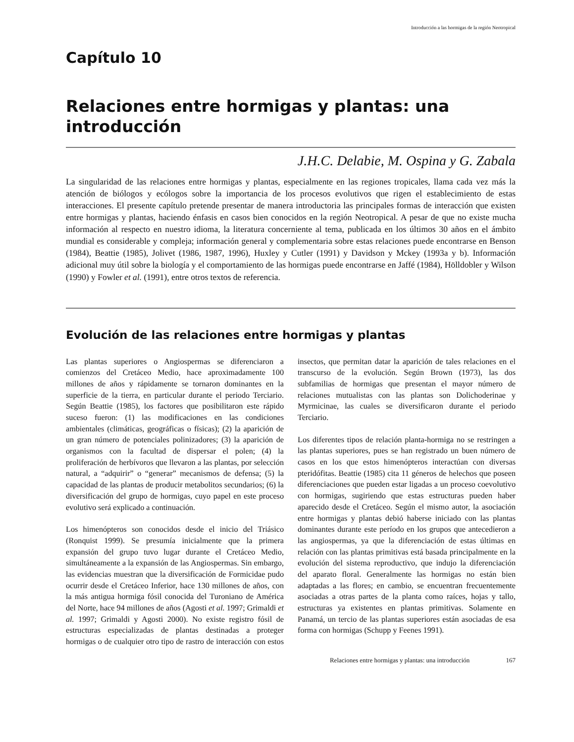Introducción a las hormigas de la región Neotropical
Capítulo 10
Relaciones entre hormigas y plantas: una introducción
J.H.C. Delabie, M. Ospina y G. Zabala
La singularidad de las relaciones entre hormigas y plantas, especialmente en las regiones tropicales, llama cada vez más la atención de biólogos y ecólogos sobre la importancia de los procesos evolutivos que rigen el establecimiento de estas interacciones. El presente capítulo pretende presentar de manera introductoria las principales formas de interacción que existen entre hormigas y plantas, haciendo énfasis en casos bien conocidos en la región Neotropical. A pesar de que no existe mucha información al respecto en nuestro idioma, la literatura concerniente al tema, publicada en los últimos 30 años en el ámbito mundial es considerable y compleja; información general y complementaria sobre estas relaciones puede encontrarse en Benson (1984), Beattie (1985), Jolivet (1986, 1987, 1996), Huxley y Cutler (1991) y Davidson y Mckey (1993a y b). Información adicional muy útil sobre la biología y el comportamiento de las hormigas puede encontrarse en Jaffé (1984), Hölldobler y Wilson (1990) y Fowler et al. (1991), entre otros textos de referencia.
Evolución de las relaciones entre hormigas y plantas
Las plantas superiores o Angiospermas se diferenciaron a comienzos del Cretáceo Medio, hace aproximadamente 100 millones de años y rápidamente se tornaron dominantes en la superficie de la tierra, en particular durante el periodo Terciario. Según Beattie (1985), los factores que posibilitaron este rápido suceso fueron: (1) las modificaciones en las condiciones ambientales (climáticas, geográficas o físicas); (2) la aparición de un gran número de potenciales polinizadores; (3) la aparición de organismos con la facultad de dispersar el polen; (4) la proliferación de herbívoros que llevaron a las plantas, por selección natural, a “adquirir” o “generar” mecanismos de defensa; (5) la capacidad de las plantas de producir metabolitos secundarios; (6) la diversificación del grupo de hormigas, cuyo papel en este proceso evolutivo será explicado a continuación.
Los himenópteros son conocidos desde el inicio del Triásico (Ronquist 1999). Se presumía inicialmente que la primera expansión del grupo tuvo lugar durante el Cretáceo Medio, simultáneamente a la expansión de las Angiospermas. Sin embargo, las evidencias muestran que la diversificación de Formicidae pudo ocurrir desde el Cretáceo Inferior, hace 130 millones de años, con la más antigua hormiga fósil conocida del Turoniano de América del Norte, hace 94 millones de años (Agosti et al. 1997; Grimaldi et al. 1997; Grimaldi y Agosti 2000). No existe registro fósil de estructuras especializadas de plantas destinadas a proteger hormigas o de cualquier otro tipo de rastro de interacción con estos insectos, que permitan datar la aparición de tales relaciones en el transcurso de la evolución. Según Brown (1973), las dos subfamilias de hormigas que presentan el mayor número de relaciones mutualistas con las plantas son Dolichoderinae y Myrmicinae, las cuales se diversificaron durante el periodo Terciario.
Los diferentes tipos de relación planta-hormiga no se restringen a las plantas superiores, pues se han registrado un buen número de casos en los que estos himenópteros interactúan con diversas pteridófitas. Beattie (1985) cita 11 géneros de helechos que poseen diferenciaciones que pueden estar ligadas a un proceso coevolutivo con hormigas, sugiriendo que estas estructuras pueden haber aparecido desde el Cretáceo. Según el mismo autor, la asociación entre hormigas y plantas debió haberse iniciado con las plantas dominantes durante este período en los grupos que antecedieron a las angiospermas, ya que la diferenciación de estas últimas en relación con las plantas primitivas está basada principalmente en la evolución del sistema reproductivo, que indujo la diferenciación del aparato floral. Generalmente las hormigas no están bien adaptadas a las flores; en cambio, se encuentran frecuentemente asociadas a otras partes de la planta como raíces, hojas y tallo, estructuras ya existentes en plantas primitivas. Solamente en Panamá, un tercio de las plantas superiores están asociadas de esa forma con hormigas (Schupp y Feenes 1991).
Relaciones entre hormigas y plantas: una introducción 167